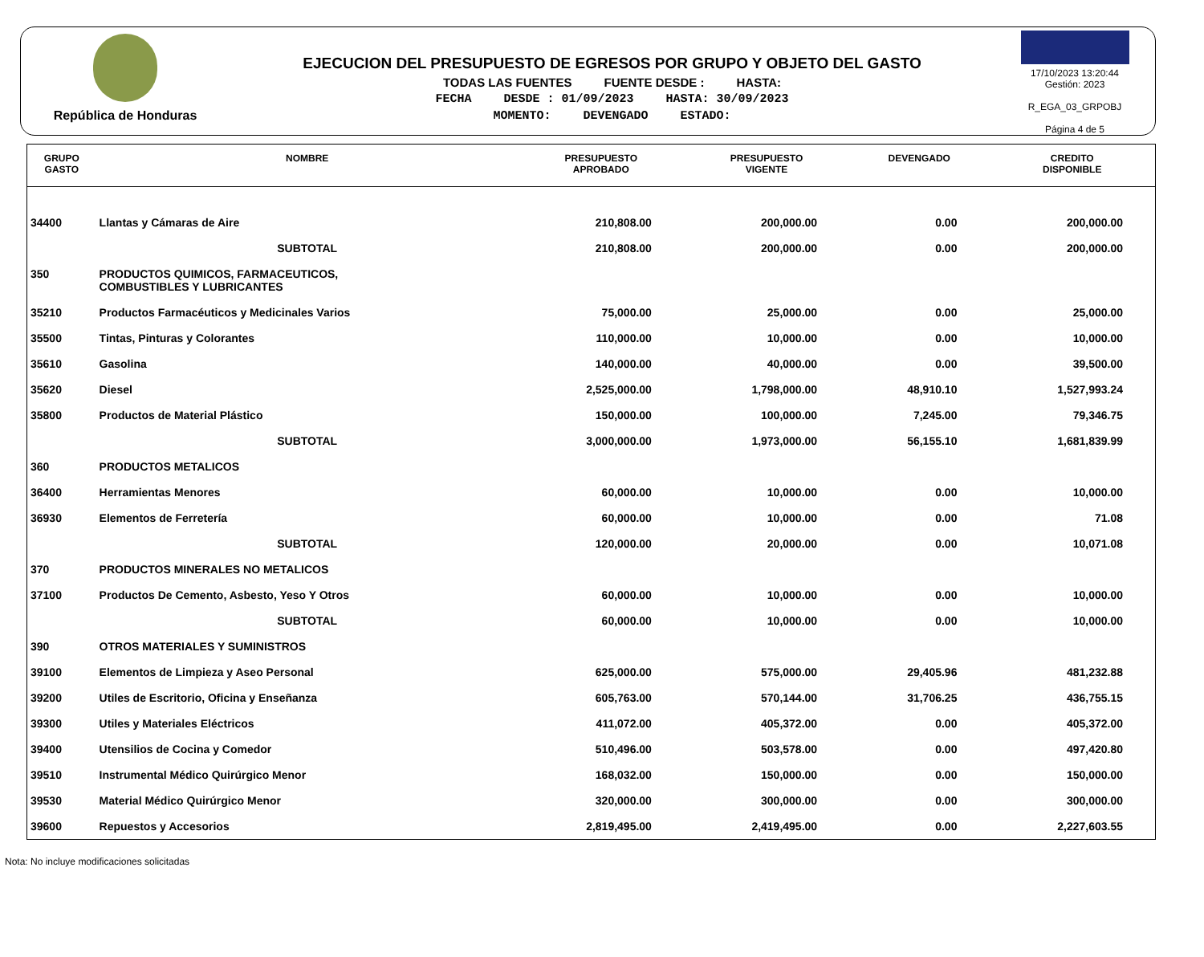República de Honduras
EJECUCION DEL PRESUPUESTO DE EGRESOS POR GRUPO Y OBJETO DEL GASTO
TODAS LAS FUENTES FUENTE DESDE : HASTA:
FECHA DESDE : 01/09/2023 HASTA: 30/09/2023
MOMENTO: DEVENGADO ESTADO:
17/10/2023 13:20:44
Gestión: 2023
R_EGA_03_GRPOBJ
Página 4 de 5
| GRUPO GASTO | NOMBRE | PRESUPUESTO APROBADO | PRESUPUESTO VIGENTE | DEVENGADO | CREDITO DISPONIBLE |
| --- | --- | --- | --- | --- | --- |
| 34400 | Llantas y Cámaras de Aire | 210,808.00 | 200,000.00 | 0.00 | 200,000.00 |
| | SUBTOTAL | 210,808.00 | 200,000.00 | 0.00 | 200,000.00 |
| 350 | PRODUCTOS QUIMICOS, FARMACEUTICOS, COMBUSTIBLES Y LUBRICANTES | | | | |
| 35210 | Productos Farmacéuticos y Medicinales Varios | 75,000.00 | 25,000.00 | 0.00 | 25,000.00 |
| 35500 | Tintas, Pinturas y Colorantes | 110,000.00 | 10,000.00 | 0.00 | 10,000.00 |
| 35610 | Gasolina | 140,000.00 | 40,000.00 | 0.00 | 39,500.00 |
| 35620 | Diesel | 2,525,000.00 | 1,798,000.00 | 48,910.10 | 1,527,993.24 |
| 35800 | Productos de Material Plástico | 150,000.00 | 100,000.00 | 7,245.00 | 79,346.75 |
| | SUBTOTAL | 3,000,000.00 | 1,973,000.00 | 56,155.10 | 1,681,839.99 |
| 360 | PRODUCTOS METALICOS | | | | |
| 36400 | Herramientas Menores | 60,000.00 | 10,000.00 | 0.00 | 10,000.00 |
| 36930 | Elementos de Ferretería | 60,000.00 | 10,000.00 | 0.00 | 71.08 |
| | SUBTOTAL | 120,000.00 | 20,000.00 | 0.00 | 10,071.08 |
| 370 | PRODUCTOS MINERALES NO METALICOS | | | | |
| 37100 | Productos De Cemento, Asbesto, Yeso Y Otros | 60,000.00 | 10,000.00 | 0.00 | 10,000.00 |
| | SUBTOTAL | 60,000.00 | 10,000.00 | 0.00 | 10,000.00 |
| 390 | OTROS MATERIALES Y SUMINISTROS | | | | |
| 39100 | Elementos de Limpieza y Aseo Personal | 625,000.00 | 575,000.00 | 29,405.96 | 481,232.88 |
| 39200 | Utiles de Escritorio, Oficina y Enseñanza | 605,763.00 | 570,144.00 | 31,706.25 | 436,755.15 |
| 39300 | Utiles y Materiales Eléctricos | 411,072.00 | 405,372.00 | 0.00 | 405,372.00 |
| 39400 | Utensilios de Cocina y Comedor | 510,496.00 | 503,578.00 | 0.00 | 497,420.80 |
| 39510 | Instrumental Médico Quirúrgico Menor | 168,032.00 | 150,000.00 | 0.00 | 150,000.00 |
| 39530 | Material Médico Quirúrgico Menor | 320,000.00 | 300,000.00 | 0.00 | 300,000.00 |
| 39600 | Repuestos y Accesorios | 2,819,495.00 | 2,419,495.00 | 0.00 | 2,227,603.55 |
Nota: No incluye modificaciones solicitadas